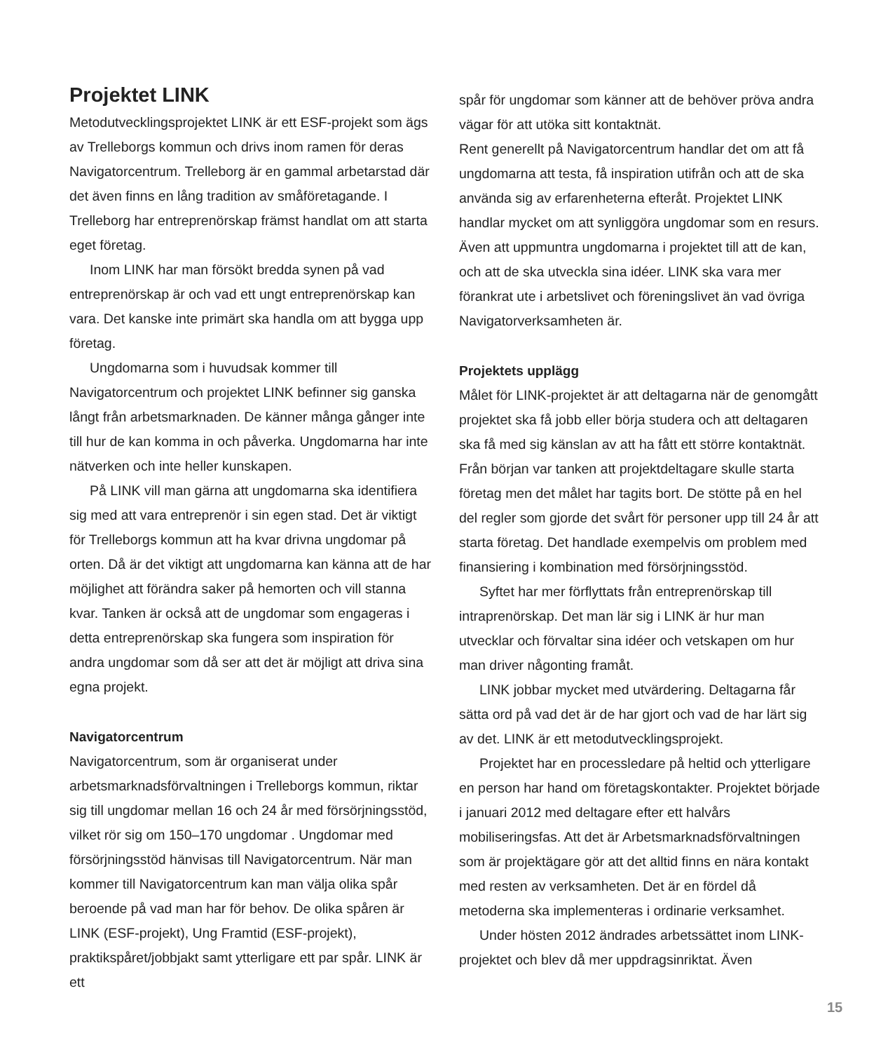Projektet LINK
Metodutvecklingsprojektet LINK är ett ESF-projekt som ägs av Trelleborgs kommun och drivs inom ramen för deras Navigatorcentrum. Trelleborg är en gammal arbetarstad där det även finns en lång tradition av småföretagande. I Trelleborg har entreprenörskap främst handlat om att starta eget företag.
Inom LINK har man försökt bredda synen på vad entreprenörskap är och vad ett ungt entreprenörskap kan vara. Det kanske inte primärt ska handla om att bygga upp företag.
Ungdomarna som i huvudsak kommer till Navigatorcentrum och projektet LINK befinner sig ganska långt från arbetsmarknaden. De känner många gånger inte till hur de kan komma in och påverka. Ungdomarna har inte nätverken och inte heller kunskapen.
På LINK vill man gärna att ungdomarna ska identifiera sig med att vara entreprenör i sin egen stad. Det är viktigt för Trelleborgs kommun att ha kvar drivna ungdomar på orten. Då är det viktigt att ungdomarna kan känna att de har möjlighet att förändra saker på hemorten och vill stanna kvar. Tanken är också att de ungdomar som engageras i detta entreprenörskap ska fungera som inspiration för andra ungdomar som då ser att det är möjligt att driva sina egna projekt.
Navigatorcentrum
Navigatorcentrum, som är organiserat under arbetsmarknadsförvaltningen i Trelleborgs kommun, riktar sig till ungdomar mellan 16 och 24 år med försörjningsstöd, vilket rör sig om 150–170 ungdomar . Ungdomar med försörjningsstöd hänvisas till Navigatorcentrum. När man kommer till Navigatorcentrum kan man välja olika spår beroende på vad man har för behov. De olika spåren är LINK (ESF-projekt), Ung Framtid (ESF-projekt), praktikspåret/jobbjakt samt ytterligare ett par spår. LINK är ett
spår för ungdomar som känner att de behöver pröva andra vägar för att utöka sitt kontaktnät.
Rent generellt på Navigatorcentrum handlar det om att få ungdomarna att testa, få inspiration utifrån och att de ska använda sig av erfarenheterna efteråt. Projektet LINK handlar mycket om att synliggöra ungdomar som en resurs. Även att uppmuntra ungdomarna i projektet till att de kan, och att de ska utveckla sina idéer. LINK ska vara mer förankrat ute i arbetslivet och föreningslivet än vad övriga Navigatorverksamheten är.
Projektets upplägg
Målet för LINK-projektet är att deltagarna när de genomgått projektet ska få jobb eller börja studera och att deltagaren ska få med sig känslan av att ha fått ett större kontaktnät. Från början var tanken att projektdeltagare skulle starta företag men det målet har tagits bort. De stötte på en hel del regler som gjorde det svårt för personer upp till 24 år att starta företag. Det handlade exempelvis om problem med finansiering i kombination med försörjningsstöd.
Syftet har mer förflyttats från entreprenörskap till intraprenörskap. Det man lär sig i LINK är hur man utvecklar och förvaltar sina idéer och vetskapen om hur man driver någonting framåt.
LINK jobbar mycket med utvärdering. Deltagarna får sätta ord på vad det är de har gjort och vad de har lärt sig av det. LINK är ett metodutvecklingsprojekt.
Projektet har en processledare på heltid och ytterligare en person har hand om företagskontakter. Projektet började i januari 2012 med deltagare efter ett halvårs mobiliseringsfas. Att det är Arbetsmarknadsförvaltningen som är projektägare gör att det alltid finns en nära kontakt med resten av verksamheten. Det är en fördel då metoderna ska implementeras i ordinarie verksamhet.
Under hösten 2012 ändrades arbetssättet inom LINK-projektet och blev då mer uppdragsinriktat. Även
15